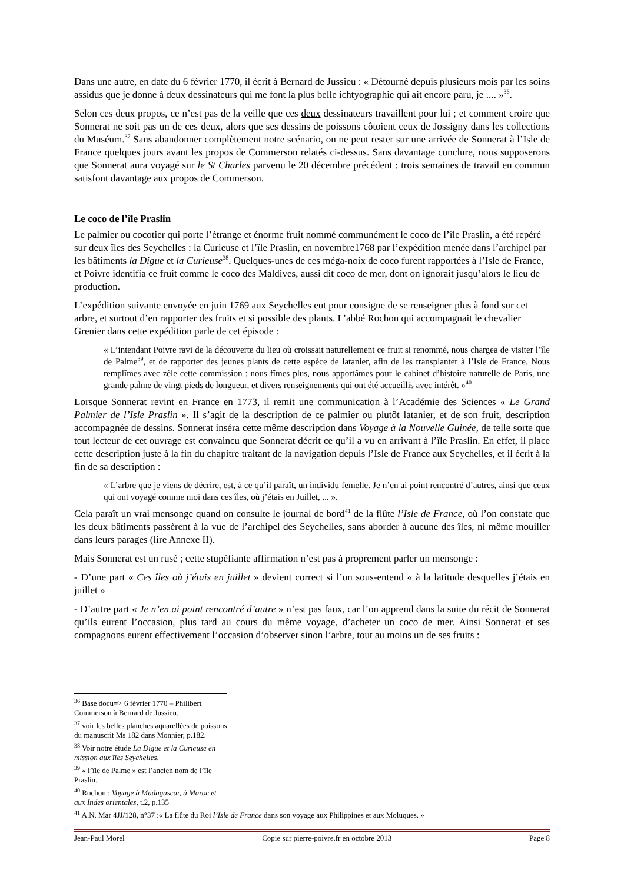Dans une autre, en date du 6 février 1770, il écrit à Bernard de Jussieu : « Détourné depuis plusieurs mois par les soins assidus que je donne à deux dessinateurs qui me font la plus belle ichtyographie qui ait encore paru, je .... »<sup>36</sup>.
Selon ces deux propos, ce n’est pas de la veille que ces deux dessinateurs travaillent pour lui ; et comment croire que Sonnerat ne soit pas un de ces deux, alors que ses dessins de poissons côtoient ceux de Jossigny dans les collections du Muséum.<sup>37</sup> Sans abandonner complètement notre scénario, on ne peut rester sur une arrivée de Sonnerat à l’Isle de France quelques jours avant les propos de Commerson relatés ci-dessus. Sans davantage conclure, nous supposerons que Sonnerat aura voyagé sur le St Charles parvenu le 20 décembre précédent : trois semaines de travail en commun satisfont davantage aux propos de Commerson.
Le coco de l’île Praslin
Le palmier ou cocotier qui porte l’étrange et énorme fruit nommé communément le coco de l’île Praslin, a été repéré sur deux îles des Seychelles : la Curieuse et l’île Praslin, en novembre1768 par l’expédition menée dans l’archipel par les bâtiments la Digue et la Curieuse<sup>38</sup>. Quelques-unes de ces méga-noix de coco furent rapportées à l’Isle de France, et Poivre identifia ce fruit comme le coco des Maldives, aussi dit coco de mer, dont on ignorait jusqu’alors le lieu de production.
L’expédition suivante envoyée en juin 1769 aux Seychelles eut pour consigne de se renseigner plus à fond sur cet arbre, et surtout d’en rapporter des fruits et si possible des plants. L’abbé Rochon qui accompagnait le chevalier Grenier dans cette expédition parle de cet épisode :
« L’intendant Poivre ravi de la découverte du lieu où croissait naturellement ce fruit si renommé, nous chargea de visiter l’île de Palme<sup>39</sup>, et de rapporter des jeunes plants de cette espèce de latanier, afin de les transplanter à l’Isle de France. Nous remplîmes avec zèle cette commission : nous fîmes plus, nous apportâmes pour le cabinet d’histoire naturelle de Paris, une grande palme de vingt pieds de longueur, et divers renseignements qui ont été accueillis avec intérêt. »<sup>40</sup>
Lorsque Sonnerat revint en France en 1773, il remit une communication à l’Académie des Sciences « Le Grand Palmier de l’Isle Praslin ». Il s’agit de la description de ce palmier ou plutôt latanier, et de son fruit, description accompagnée de dessins. Sonnerat inséra cette même description dans Voyage à la Nouvelle Guinée, de telle sorte que tout lecteur de cet ouvrage est convaincu que Sonnerat décrit ce qu’il a vu en arrivant à l’île Praslin. En effet, il place cette description juste à la fin du chapitre traitant de la navigation depuis l’Isle de France aux Seychelles, et il écrit à la fin de sa description :
« L’arbre que je viens de décrire, est, à ce qu’il paraît, un individu femelle. Je n’en ai point rencontré d’autres, ainsi que ceux qui ont voyagé comme moi dans ces îles, où j’étais en Juillet, ... ».
Cela paraît un vrai mensonge quand on consulte le journal de bord<sup>41</sup> de la flûte l’Isle de France, où l’on constate que les deux bâtiments passèrent à la vue de l’archipel des Seychelles, sans aborder à aucune des îles, ni même mouiller dans leurs parages (lire Annexe II).
Mais Sonnerat est un rusé ; cette stupéfiante affirmation n’est pas à proprement parler un mensonge :
- D’une part « Ces îles où j’étais en juillet » devient correct si l’on sous-entend « à la latitude desquelles j’étais en juillet »
- D’autre part « Je n’en ai point rencontré d’autre » n’est pas faux, car l’on apprend dans la suite du récit de Sonnerat qu’ils eurent l’occasion, plus tard au cours du même voyage, d’acheter un coco de mer. Ainsi Sonnerat et ses compagnons eurent effectivement l’occasion d’observer sinon l’arbre, tout au moins un de ses fruits :
<sup>36</sup> Base docu=> 6 février 1770 – Philibert Commerson à Bernard de Jussieu.
<sup>37</sup> voir les belles planches aquarellées de poissons du manuscrit Ms 182 dans Monnier, p.182.
<sup>38</sup> Voir notre étude La Digue et la Curieuse en mission aux îles Seychelles.
<sup>39</sup> « l’île de Palme » est l’ancien nom de l’île Praslin.
<sup>40</sup> Rochon : Voyage à Madagascar, à Maroc et aux Indes orientales, t.2, p.135
<sup>41</sup> A.N. Mar 4JJ/128, n°37 :« La flûte du Roi l’Isle de France dans son voyage aux Philippines et aux Moluques. »
Jean-Paul Morel Copie sur pierre-poivre.fr en octobre 2013 Page 8